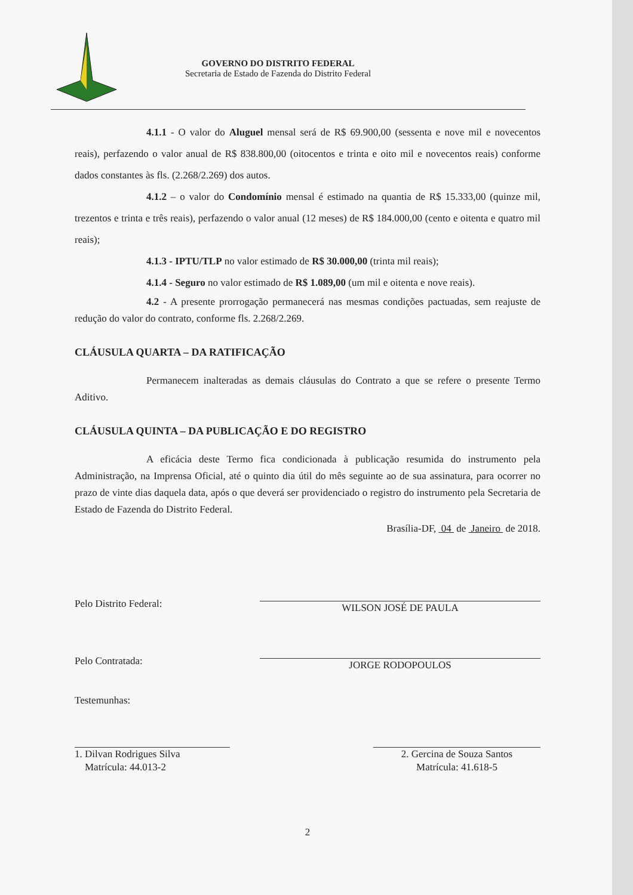GOVERNO DO DISTRITO FEDERAL
Secretaria de Estado de Fazenda do Distrito Federal
4.1.1 - O valor do Aluguel mensal será de R$ 69.900,00 (sessenta e nove mil e novecentos reais), perfazendo o valor anual de R$ 838.800,00 (oitocentos e trinta e oito mil e novecentos reais) conforme dados constantes às fls. (2.268/2.269) dos autos.
4.1.2 – o valor do Condomínio mensal é estimado na quantia de R$ 15.333,00 (quinze mil, trezentos e trinta e três reais), perfazendo o valor anual (12 meses) de R$ 184.000,00 (cento e oitenta e quatro mil reais);
4.1.3 - IPTU/TLP no valor estimado de R$ 30.000,00 (trinta mil reais);
4.1.4 - Seguro no valor estimado de R$ 1.089,00 (um mil e oitenta e nove reais).
4.2 - A presente prorrogação permanecerá nas mesmas condições pactuadas, sem reajuste de redução do valor do contrato, conforme fls. 2.268/2.269.
CLÁUSULA QUARTA – DA RATIFICAÇÃO
Permanecem inalteradas as demais cláusulas do Contrato a que se refere o presente Termo Aditivo.
CLÁUSULA QUINTA – DA PUBLICAÇÃO E DO REGISTRO
A eficácia deste Termo fica condicionada à publicação resumida do instrumento pela Administração, na Imprensa Oficial, até o quinto dia útil do mês seguinte ao de sua assinatura, para ocorrer no prazo de vinte dias daquela data, após o que deverá ser providenciado o registro do instrumento pela Secretaria de Estado de Fazenda do Distrito Federal.
Brasília-DF, 04 de Janeiro de 2018.
Pelo Distrito Federal:
WILSON JOSÉ DE PAULA
Pelo Contratada:
JORGE RODOPOULOS
Testemunhas:
1. Dilvan Rodrigues Silva
Matrícula: 44.013-2
2. Gercina de Souza Santos
Matrícula: 41.618-5
2